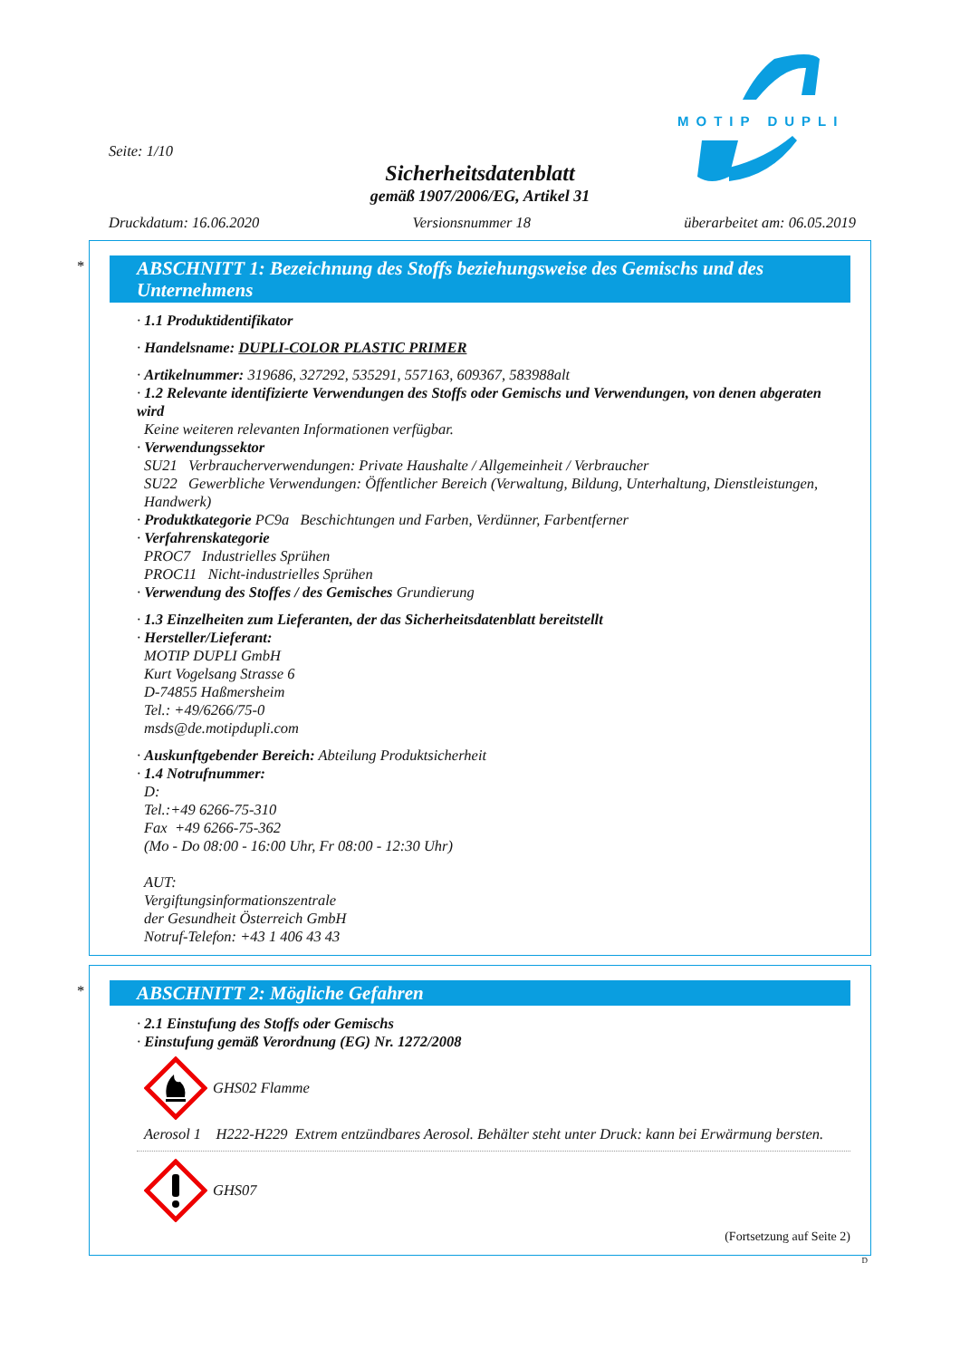MOTIP DUPLI
Seite: 1/10
Sicherheitsdatenblatt
gemäß 1907/2006/EG, Artikel 31
Druckdatum: 16.06.2020 Versionsnummer 18 überarbeitet am: 06.05.2019
*
ABSCHNITT 1: Bezeichnung des Stoffs beziehungsweise des Gemischs und des Unternehmens
· 1.1 Produktidentifikator
· Handelsname: DUPLI-COLOR PLASTIC PRIMER
· Artikelnummer: 319686, 327292, 535291, 557163, 609367, 583988alt
· 1.2 Relevante identifizierte Verwendungen des Stoffs oder Gemischs und Verwendungen, von denen abgeraten wird
Keine weiteren relevanten Informationen verfügbar.
· Verwendungssektor
SU21 Verbraucherverwendungen: Private Haushalte / Allgemeinheit / Verbraucher
SU22 Gewerbliche Verwendungen: Öffentlicher Bereich (Verwaltung, Bildung, Unterhaltung, Dienstleistungen, Handwerk)
· Produktkategorie PC9a Beschichtungen und Farben, Verdünner, Farbentferner
· Verfahrenskategorie
PROC7 Industrielles Sprühen
PROC11 Nicht-industrielles Sprühen
· Verwendung des Stoffes / des Gemisches Grundierung
· 1.3 Einzelheiten zum Lieferanten, der das Sicherheitsdatenblatt bereitstellt
· Hersteller/Lieferant:
MOTIP DUPLI GmbH
Kurt Vogelsang Strasse 6
D-74855 Haßmersheim
Tel.: +49/6266/75-0
msds@de.motipdupli.com
· Auskunftgebender Bereich: Abteilung Produktsicherheit
· 1.4 Notrufnummer:
D:
Tel.:+49 6266-75-310
Fax +49 6266-75-362
(Mo - Do 08:00 - 16:00 Uhr, Fr 08:00 - 12:30 Uhr)
AUT:
Vergiftungsinformationszentrale
der Gesundheit Österreich GmbH
Notruf-Telefon: +43 1 406 43 43
*
ABSCHNITT 2: Mögliche Gefahren
· 2.1 Einstufung des Stoffs oder Gemischs
· Einstufung gemäß Verordnung (EG) Nr. 1272/2008
GHS02 Flamme
Aerosol 1 H222-H229 Extrem entzündbares Aerosol. Behälter steht unter Druck: kann bei Erwärmung bersten.
GHS07
(Fortsetzung auf Seite 2)
D